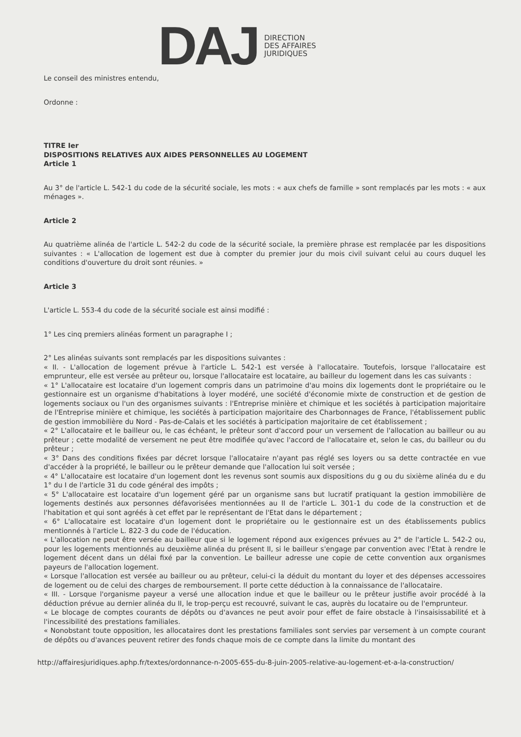DAJ
DIRECTION
DES AFFAIRES
JURIDIQUES
Le conseil des ministres entendu,
Ordonne :
TITRE Ier
DISPOSITIONS RELATIVES AUX AIDES PERSONNELLES AU LOGEMENT
Article 1
Au 3° de l'article L. 542-1 du code de la sécurité sociale, les mots : « aux chefs de famille » sont remplacés par les mots : « aux ménages ».
Article 2
Au quatrième alinéa de l'article L. 542-2 du code de la sécurité sociale, la première phrase est remplacée par les dispositions suivantes : « L'allocation de logement est due à compter du premier jour du mois civil suivant celui au cours duquel les conditions d'ouverture du droit sont réunies. »
Article 3
L'article L. 553-4 du code de la sécurité sociale est ainsi modifié :
1° Les cinq premiers alinéas forment un paragraphe I ;
2° Les alinéas suivants sont remplacés par les dispositions suivantes :
« II. - L'allocation de logement prévue à l'article L. 542-1 est versée à l'allocataire. Toutefois, lorsque l'allocataire est emprunteur, elle est versée au prêteur ou, lorsque l'allocataire est locataire, au bailleur du logement dans les cas suivants :
« 1° L'allocataire est locataire d'un logement compris dans un patrimoine d'au moins dix logements dont le propriétaire ou le gestionnaire est un organisme d'habitations à loyer modéré, une société d'économie mixte de construction et de gestion de logements sociaux ou l'un des organismes suivants : l'Entreprise minière et chimique et les sociétés à participation majoritaire de l'Entreprise minière et chimique, les sociétés à participation majoritaire des Charbonnages de France, l'établissement public de gestion immobilière du Nord - Pas-de-Calais et les sociétés à participation majoritaire de cet établissement ;
« 2° L'allocataire et le bailleur ou, le cas échéant, le prêteur sont d'accord pour un versement de l'allocation au bailleur ou au prêteur ; cette modalité de versement ne peut être modifiée qu'avec l'accord de l'allocataire et, selon le cas, du bailleur ou du prêteur ;
« 3° Dans des conditions fixées par décret lorsque l'allocataire n'ayant pas réglé ses loyers ou sa dette contractée en vue d'accéder à la propriété, le bailleur ou le prêteur demande que l'allocation lui soit versée ;
« 4° L'allocataire est locataire d'un logement dont les revenus sont soumis aux dispositions du g ou du sixième alinéa du e du 1° du I de l'article 31 du code général des impôts ;
« 5° L'allocataire est locataire d'un logement géré par un organisme sans but lucratif pratiquant la gestion immobilière de logements destinés aux personnes défavorisées mentionnées au II de l'article L. 301-1 du code de la construction et de l'habitation et qui sont agréés à cet effet par le représentant de l'Etat dans le département ;
« 6° L'allocataire est locataire d'un logement dont le propriétaire ou le gestionnaire est un des établissements publics mentionnés à l'article L. 822-3 du code de l'éducation.
« L'allocation ne peut être versée au bailleur que si le logement répond aux exigences prévues au 2° de l'article L. 542-2 ou, pour les logements mentionnés au deuxième alinéa du présent II, si le bailleur s'engage par convention avec l'Etat à rendre le logement décent dans un délai fixé par la convention. Le bailleur adresse une copie de cette convention aux organismes payeurs de l'allocation logement.
« Lorsque l'allocation est versée au bailleur ou au prêteur, celui-ci la déduit du montant du loyer et des dépenses accessoires de logement ou de celui des charges de remboursement. Il porte cette déduction à la connaissance de l'allocataire.
« III. - Lorsque l'organisme payeur a versé une allocation indue et que le bailleur ou le prêteur justifie avoir procédé à la déduction prévue au dernier alinéa du II, le trop-perçu est recouvré, suivant le cas, auprès du locataire ou de l'emprunteur.
« Le blocage de comptes courants de dépôts ou d'avances ne peut avoir pour effet de faire obstacle à l'insaisissabilité et à l'incessibilité des prestations familiales.
« Nonobstant toute opposition, les allocataires dont les prestations familiales sont servies par versement à un compte courant de dépôts ou d'avances peuvent retirer des fonds chaque mois de ce compte dans la limite du montant des
http://affairesjuridiques.aphp.fr/textes/ordonnance-n-2005-655-du-8-juin-2005-relative-au-logement-et-a-la-construction/